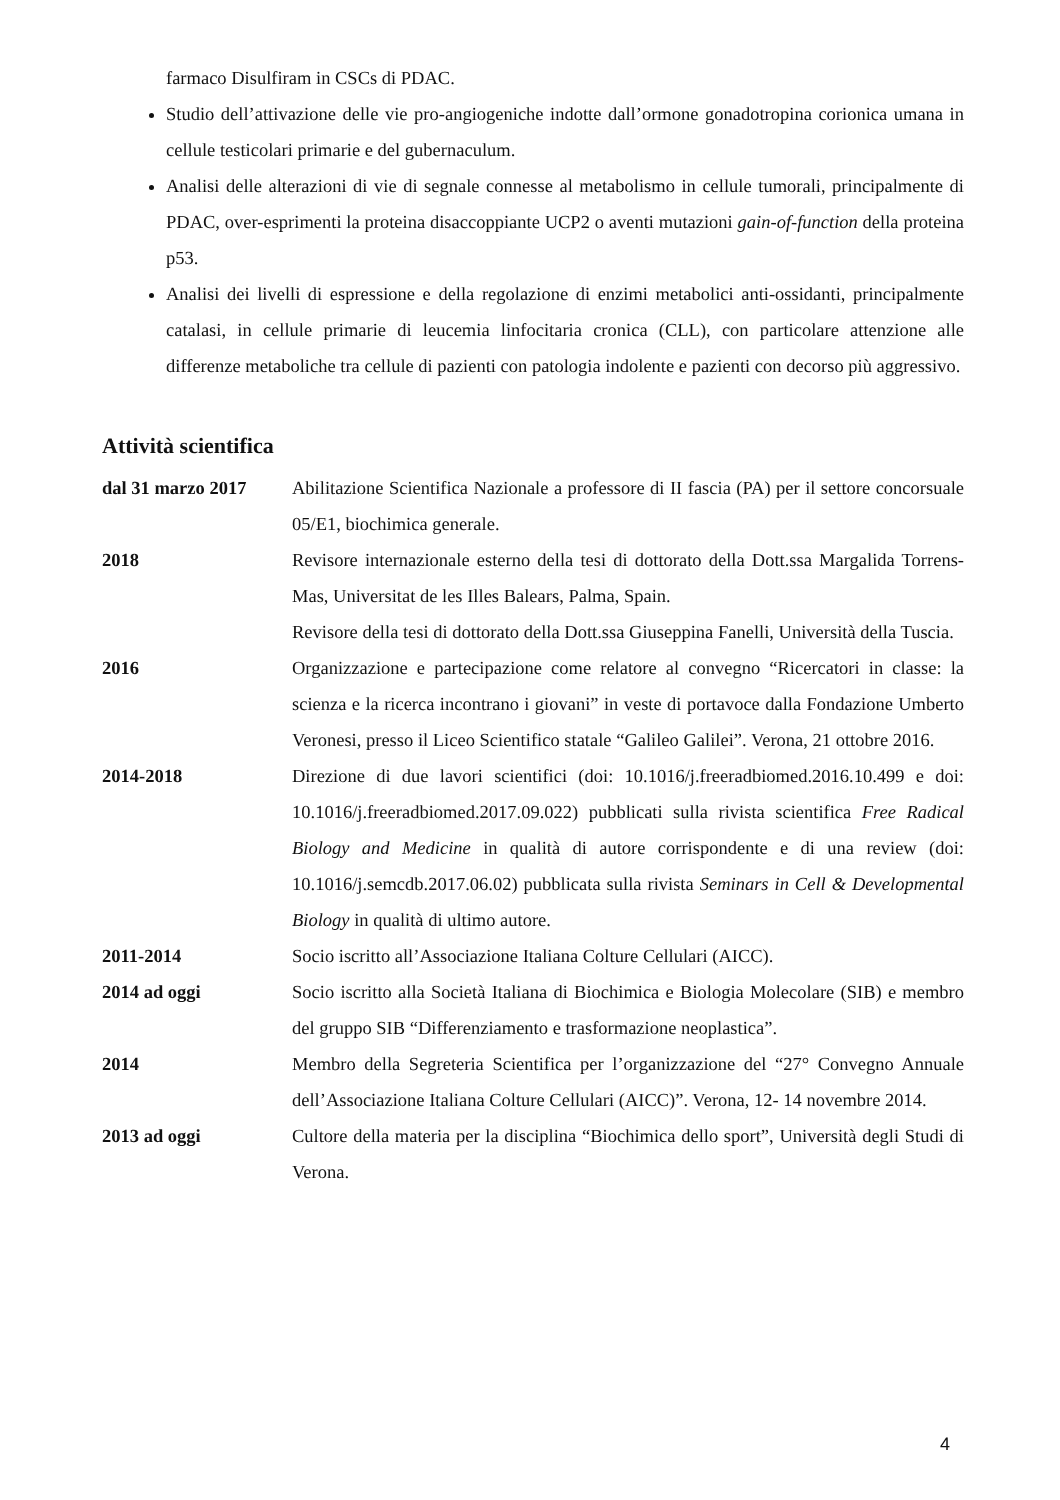farmaco Disulfiram in CSCs di PDAC.
Studio dell’attivazione delle vie pro-angiogeniche indotte dall’ormone gonadotropina corionica umana in cellule testicolari primarie e del gubernaculum.
Analisi delle alterazioni di vie di segnale connesse al metabolismo in cellule tumorali, principalmente di PDAC, over-esprimenti la proteina disaccoppiante UCP2 o aventi mutazioni gain-of-function della proteina p53.
Analisi dei livelli di espressione e della regolazione di enzimi metabolici anti-ossidanti, principalmente catalasi, in cellule primarie di leucemia linfocitaria cronica (CLL), con particolare attenzione alle differenze metaboliche tra cellule di pazienti con patologia indolente e pazienti con decorso più aggressivo.
Attività scientifica
dal 31 marzo 2017 Abilitazione Scientifica Nazionale a professore di II fascia (PA) per il settore concorsuale 05/E1, biochimica generale.
2018 Revisore internazionale esterno della tesi di dottorato della Dott.ssa Margalida Torrens-Mas, Universitat de les Illes Balears, Palma, Spain.
Revisore della tesi di dottorato della Dott.ssa Giuseppina Fanelli, Università della Tuscia.
2016 Organizzazione e partecipazione come relatore al convegno “Ricercatori in classe: la scienza e la ricerca incontrano i giovani” in veste di portavoce dalla Fondazione Umberto Veronesi, presso il Liceo Scientifico statale “Galileo Galilei”. Verona, 21 ottobre 2016.
2014-2018 Direzione di due lavori scientifici (doi: 10.1016/j.freeradbiomed.2016.10.499 e doi: 10.1016/j.freeradbiomed.2017.09.022) pubblicati sulla rivista scientifica Free Radical Biology and Medicine in qualità di autore corrispondente e di una review (doi: 10.1016/j.semcdb.2017.06.02) pubblicata sulla rivista Seminars in Cell & Developmental Biology in qualità di ultimo autore.
2011-2014 Socio iscritto all’Associazione Italiana Colture Cellulari (AICC).
2014 ad oggi Socio iscritto alla Società Italiana di Biochimica e Biologia Molecolare (SIB) e membro del gruppo SIB “Differenziamento e trasformazione neoplastica”.
2014 Membro della Segreteria Scientifica per l’organizzazione del “27° Convegno Annuale dell’Associazione Italiana Colture Cellulari (AICC)”. Verona, 12- 14 novembre 2014.
2013 ad oggi Cultore della materia per la disciplina “Biochimica dello sport”, Università degli Studi di Verona.
4